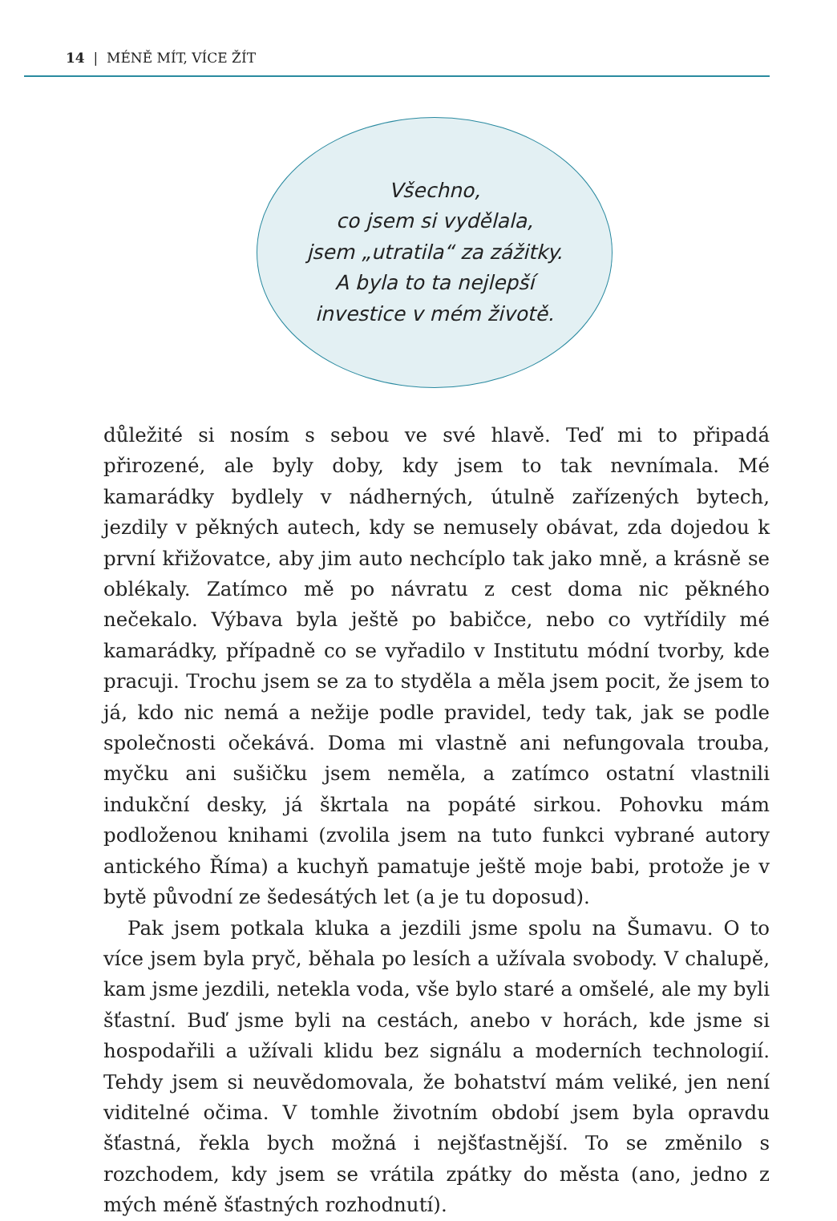14 | MÉNĚ MÍT, VÍCE ŽÍT
Všechno,
co jsem si vydělala,
jsem „utratila“ za zážitky.
A byla to ta nejlepší
investice v mém životě.
důležité si nosím s sebou ve své hlavě. Teď mi to připadá přirozené, ale byly doby, kdy jsem to tak nevnímala. Mé kamarádky bydlely v nádherných, útulně zařízených bytech, jezdily v pěkných autech, kdy se nemusely obávat, zda dojedou k první křižovatce, aby jim auto nechcíplo tak jako mně, a krásně se oblékaly. Zatímco mě po návratu z cest doma nic pěkného nečekalo. Výbava byla ještě po babičce, nebo co vytřídily mé kamarádky, případně co se vyřadilo v Institutu módní tvorby, kde pracuji. Trochu jsem se za to styděla a měla jsem pocit, že jsem to já, kdo nic nemá a nežije podle pravidel, tedy tak, jak se podle společnosti očekává. Doma mi vlastně ani nefungovala trouba, myčku ani sušičku jsem neměla, a zatímco ostatní vlastnili indukční desky, já škrtala na popáté sirkou. Pohovku mám podloženou knihami (zvolila jsem na tuto funkci vybrané autory antického Říma) a kuchyň pamatuje ještě moje babi, protože je v bytě původní ze šedesátých let (a je tu doposud).
Pak jsem potkala kluka a jezdili jsme spolu na Šumavu. O to více jsem byla pryč, běhala po lesích a užívala svobody. V chalupě, kam jsme jezdili, netekla voda, vše bylo staré a omšelé, ale my byli šťastní. Buď jsme byli na cestách, anebo v horách, kde jsme si hospodařili a užívali klidu bez signálu a moderních technologií. Tehdy jsem si neuvědomovala, že bohatství mám veliké, jen není viditelné očima. V tomhle životním období jsem byla opravdu šťastná, řekla bych možná i nejšťastnější. To se změnilo s rozchodem, kdy jsem se vrátila zpátky do města (ano, jedno z mých méně šťastných rozhodnutí).